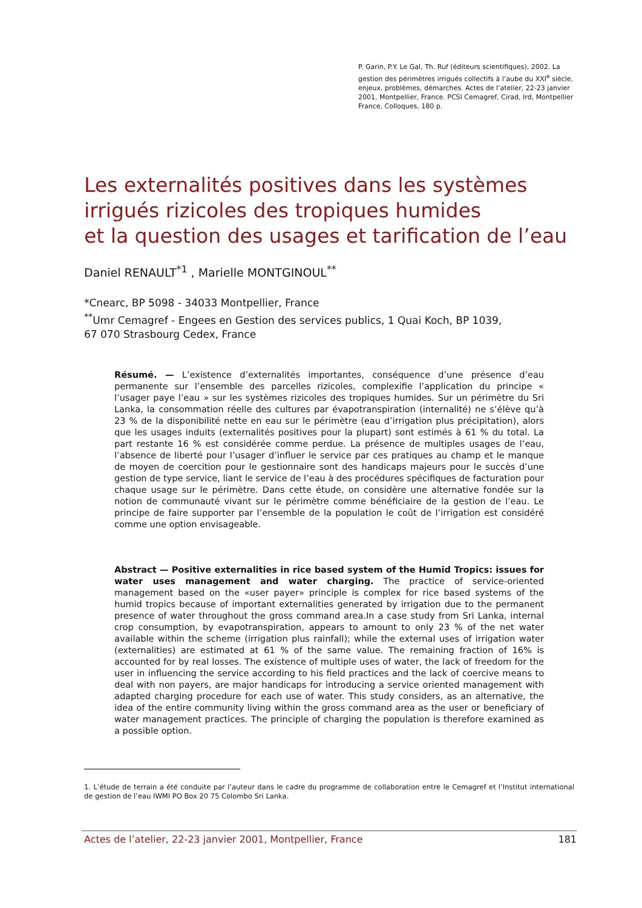P. Garin, P.Y. Le Gal, Th. Ruf (éditeurs scientifiques), 2002. La gestion des périmètres irrigués collectifs à l’aube du XXI<sup>e</sup> siècle, enjeux, problèmes, démarches. Actes de l’atelier, 22-23 janvier 2001, Montpellier, France. PCSI Cemagref, Cirad, Ird, Montpellier France, Colloques, 180 p.
Les externalités positives dans les systèmes irrigués rizicoles des tropiques humides
et la question des usages et tarification de l’eau
Daniel RENAULT<sup>*1</sup> , Marielle MONTGINOUL<sup>**</sup>
*Cnearc, BP 5098 - 34033 Montpellier, France
<sup>**</sup> Umr Cemagref - Engees en Gestion des services publics, 1 Quai Koch, BP 1039,
67 070 Strasbourg Cedex, France
Résumé. — L’existence d’externalités importantes, conséquence d’une présence d’eau permanente sur l’ensemble des parcelles rizicoles, complexifie l’application du principe « l’usager paye l’eau » sur les systèmes rizicoles des tropiques humides. Sur un périmètre du Sri Lanka, la consommation réelle des cultures par évapotranspiration (internalité) ne s’élève qu’à 23 % de la disponibilité nette en eau sur le périmètre (eau d’irrigation plus précipitation), alors que les usages induits (externalités positives pour la plupart) sont estimés à 61 % du total. La part restante 16 % est considérée comme perdue. La présence de multiples usages de l’eau, l’absence de liberté pour l’usager d’influer le service par ces pratiques au champ et le manque de moyen de coercition pour le gestionnaire sont des handicaps majeurs pour le succès d’une gestion de type service, liant le service de l’eau à des procédures spécifiques de facturation pour chaque usage sur le périmètre. Dans cette étude, on considère une alternative fondée sur la notion de communauté vivant sur le périmètre comme bénéficiaire de la gestion de l’eau. Le principe de faire supporter par l’ensemble de la population le coût de l’irrigation est considéré comme une option envisageable.
Abstract — Positive externalities in rice based system of the Humid Tropics: issues for water uses management and water charging. The practice of service-oriented management based on the «user payer» principle is complex for rice based systems of the humid tropics because of important externalities generated by irrigation due to the permanent presence of water throughout the gross command area.In a case study from Sri Lanka, internal crop consumption, by evapotranspiration, appears to amount to only 23 % of the net water available within the scheme (irrigation plus rainfall); while the external uses of irrigation water (externalities) are estimated at 61 % of the same value. The remaining fraction of 16% is accounted for by real losses. The existence of multiple uses of water, the lack of freedom for the user in influencing the service according to his field practices and the lack of coercive means to deal with non payers, are major handicaps for introducing a service oriented management with adapted charging procedure for each use of water. This study considers, as an alternative, the idea of the entire community living within the gross command area as the user or beneficiary of water management practices. The principle of charging the population is therefore examined as a possible option.
1. L’étude de terrain a été conduite par l’auteur dans le cadre du programme de collaboration entre le Cemagref et l’Institut international de gestion de l’eau IWMI PO Box 20 75 Colombo Sri Lanka.
Actes de l’atelier, 22-23 janvier 2001, Montpellier, France 181